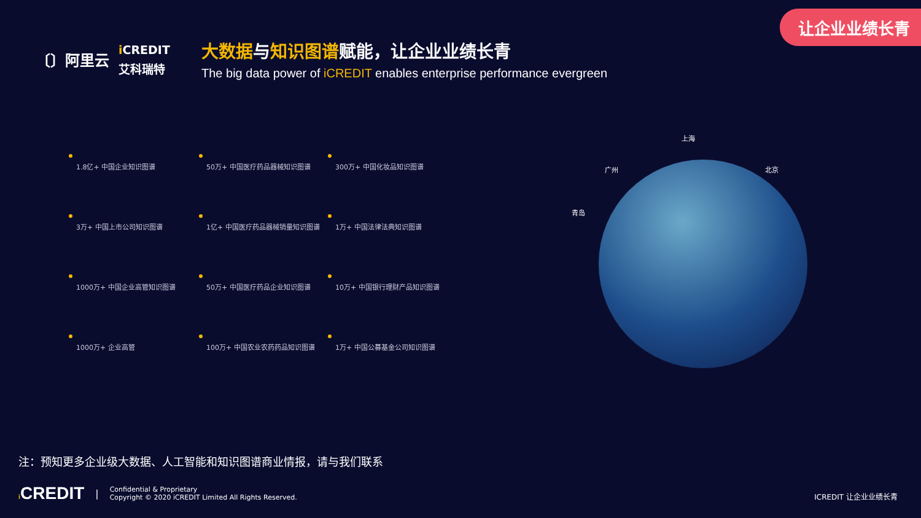让企业业绩长青
〔〕阿里云
i CREDIT
艾科瑞特
大数据与知识图谱赋能，让企业业绩长青
The big data power of iCREDIT enables enterprise performance evergreen
1.8亿+ 中国企业知识图谱
50万+ 中国医疗药品器械知识图谱
300万+ 中国化妆品知识图谱
3万+ 中国上市公司知识图谱
1亿+ 中国医疗药品器械销量知识图谱
1万+ 中国法律法典知识图谱
1000万+ 中国企业高管知识图谱
50万+ 中国医疗药品企业知识图谱
10万+ 中国银行理财产品知识图谱
1000万+ 企业高管
100万+ 中国农业农药药品知识图谱
1万+ 中国公募基金公司知识图谱
上海
广州 北京
青岛
注：预知更多企业级大数据、人工智能和知识图谱商业情报，请与我们联系
i CREDIT | Confidential & Proprietary
Copyright © 2020 iCREDIT Limited All Rights Reserved.
ICREDIT 让企业业绩长青